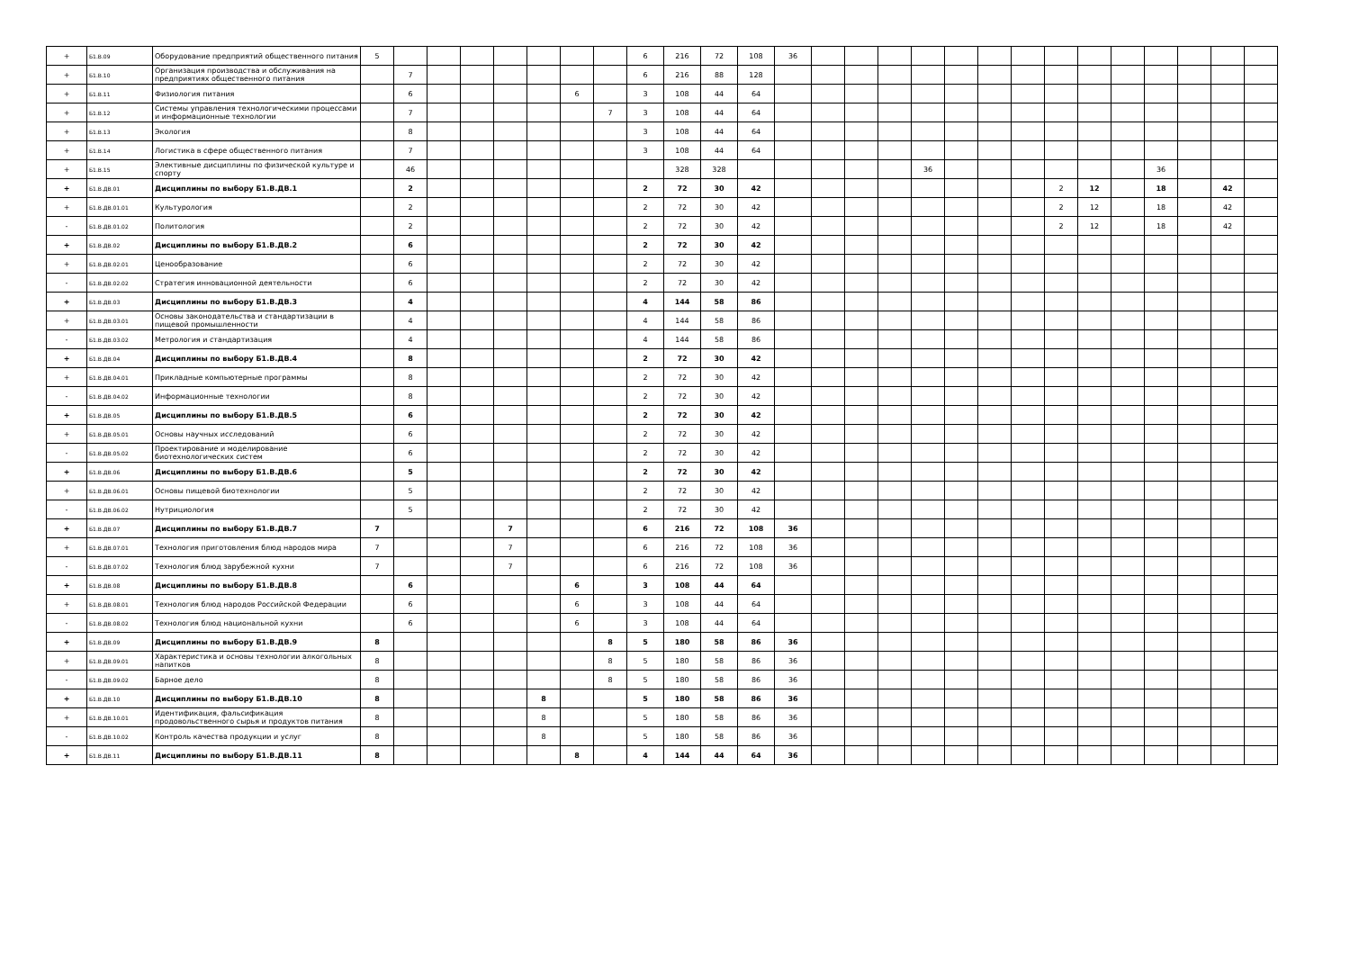| + | Б1.В.09 | Оборудование предприятий общественного питания | 5 | | | | | | | | 6 | 216 | 72 | 108 | 36 | | | | | | | | | | | | | | |
| + | Б1.В.10 | Организация производства и обслуживания на предприятиях общественного питания | | 7 | | | | | | | 6 | 216 | 88 | 128 | | | | | | | | | | | | | | | |
| + | Б1.В.11 | Физиология питания | | 6 | | | | | 6 | | 3 | 108 | 44 | 64 | | | | | | | | | | | | | | | |
| + | Б1.В.12 | Системы управления технологическими процессами и информационные технологии | | 7 | | | | | | 7 | 3 | 108 | 44 | 64 | | | | | | | | | | | | | | | |
| + | Б1.В.13 | Экология | | 8 | | | | | | | 3 | 108 | 44 | 64 | | | | | | | | | | | | | | | |
| + | Б1.В.14 | Логистика в сфере общественного питания | | 7 | | | | | | | 3 | 108 | 44 | 64 | | | | | | | | | | | | | | | |
| + | Б1.В.15 | Элективные дисциплины по физической культуре и спорту | | 46 | | | | | | | | 328 | 328 | | | | | | 36 | | | | | | | 36 | | | |
| + | Б1.В.ДВ.01 | Дисциплины по выбору Б1.В.ДВ.1 | | 2 | | | | | | | 2 | 72 | 30 | 42 | | | | | | | | | 2 | 12 | | 18 | | 42 | |
| + | Б1.В.ДВ.01.01 | Культурология | | 2 | | | | | | | 2 | 72 | 30 | 42 | | | | | | | | | 2 | 12 | | 18 | | 42 | |
| - | Б1.В.ДВ.01.02 | Политология | | 2 | | | | | | | 2 | 72 | 30 | 42 | | | | | | | | | 2 | 12 | | 18 | | 42 | |
| + | Б1.В.ДВ.02 | Дисциплины по выбору Б1.В.ДВ.2 | | 6 | | | | | | | 2 | 72 | 30 | 42 | | | | | | | | | | | | | | | |
| + | Б1.В.ДВ.02.01 | Ценообразование | | 6 | | | | | | | 2 | 72 | 30 | 42 | | | | | | | | | | | | | | | |
| - | Б1.В.ДВ.02.02 | Стратегия инновационной деятельности | | 6 | | | | | | | 2 | 72 | 30 | 42 | | | | | | | | | | | | | | | |
| + | Б1.В.ДВ.03 | Дисциплины по выбору Б1.В.ДВ.3 | | 4 | | | | | | | 4 | 144 | 58 | 86 | | | | | | | | | | | | | | | |
| + | Б1.В.ДВ.03.01 | Основы законодательства и стандартизации в пищевой промышленности | | 4 | | | | | | | 4 | 144 | 58 | 86 | | | | | | | | | | | | | | | |
| - | Б1.В.ДВ.03.02 | Метрология и стандартизация | | 4 | | | | | | | 4 | 144 | 58 | 86 | | | | | | | | | | | | | | | |
| + | Б1.В.ДВ.04 | Дисциплины по выбору Б1.В.ДВ.4 | | 8 | | | | | | | 2 | 72 | 30 | 42 | | | | | | | | | | | | | | | |
| + | Б1.В.ДВ.04.01 | Прикладные компьютерные программы | | 8 | | | | | | | 2 | 72 | 30 | 42 | | | | | | | | | | | | | | | |
| - | Б1.В.ДВ.04.02 | Информационные технологии | | 8 | | | | | | | 2 | 72 | 30 | 42 | | | | | | | | | | | | | | | |
| + | Б1.В.ДВ.05 | Дисциплины по выбору Б1.В.ДВ.5 | | 6 | | | | | | | 2 | 72 | 30 | 42 | | | | | | | | | | | | | | | |
| + | Б1.В.ДВ.05.01 | Основы научных исследований | | 6 | | | | | | | 2 | 72 | 30 | 42 | | | | | | | | | | | | | | | |
| - | Б1.В.ДВ.05.02 | Проектирование и моделирование биотехнологических систем | | 6 | | | | | | | 2 | 72 | 30 | 42 | | | | | | | | | | | | | | | |
| + | Б1.В.ДВ.06 | Дисциплины по выбору Б1.В.ДВ.6 | | 5 | | | | | | | 2 | 72 | 30 | 42 | | | | | | | | | | | | | | | |
| + | Б1.В.ДВ.06.01 | Основы пищевой биотехнологии | | 5 | | | | | | | 2 | 72 | 30 | 42 | | | | | | | | | | | | | | | |
| - | Б1.В.ДВ.06.02 | Нутрициология | | 5 | | | | | | | 2 | 72 | 30 | 42 | | | | | | | | | | | | | | | |
| + | Б1.В.ДВ.07 | Дисциплины по выбору Б1.В.ДВ.7 | 7 | | | | 7 | | | | 6 | 216 | 72 | 108 | 36 | | | | | | | | | | | | | | |
| + | Б1.В.ДВ.07.01 | Технология приготовления блюд народов мира | 7 | | | | 7 | | | | 6 | 216 | 72 | 108 | 36 | | | | | | | | | | | | | | |
| - | Б1.В.ДВ.07.02 | Технология блюд зарубежной кухни | 7 | | | | 7 | | | | 6 | 216 | 72 | 108 | 36 | | | | | | | | | | | | | | |
| + | Б1.В.ДВ.08 | Дисциплины по выбору Б1.В.ДВ.8 | | 6 | | | | | 6 | | 3 | 108 | 44 | 64 | | | | | | | | | | | | | | | |
| + | Б1.В.ДВ.08.01 | Технология блюд народов Российской Федерации | | 6 | | | | | 6 | | 3 | 108 | 44 | 64 | | | | | | | | | | | | | | | |
| - | Б1.В.ДВ.08.02 | Технология блюд национальной кухни | | 6 | | | | | 6 | | 3 | 108 | 44 | 64 | | | | | | | | | | | | | | | |
| + | Б1.В.ДВ.09 | Дисциплины по выбору Б1.В.ДВ.9 | 8 | | | | | | | 8 | 5 | 180 | 58 | 86 | 36 | | | | | | | | | | | | | | |
| + | Б1.В.ДВ.09.01 | Характеристика и основы технологии алкогольных напитков | 8 | | | | | | | 8 | 5 | 180 | 58 | 86 | 36 | | | | | | | | | | | | | | |
| - | Б1.В.ДВ.09.02 | Барное дело | 8 | | | | | | | 8 | 5 | 180 | 58 | 86 | 36 | | | | | | | | | | | | | | |
| + | Б1.В.ДВ.10 | Дисциплины по выбору Б1.В.ДВ.10 | 8 | | | | | 8 | | | 5 | 180 | 58 | 86 | 36 | | | | | | | | | | | | | | |
| + | Б1.В.ДВ.10.01 | Идентификация, фальсификация продовольственного сырья и продуктов питания | 8 | | | | | 8 | | | 5 | 180 | 58 | 86 | 36 | | | | | | | | | | | | | | |
| - | Б1.В.ДВ.10.02 | Контроль качества продукции и услуг | 8 | | | | | 8 | | | 5 | 180 | 58 | 86 | 36 | | | | | | | | | | | | | | |
| + | Б1.В.ДВ.11 | Дисциплины по выбору Б1.В.ДВ.11 | 8 | | | | | | 8 | | 4 | 144 | 44 | 64 | 36 | | | | | | | | | | | | | | |